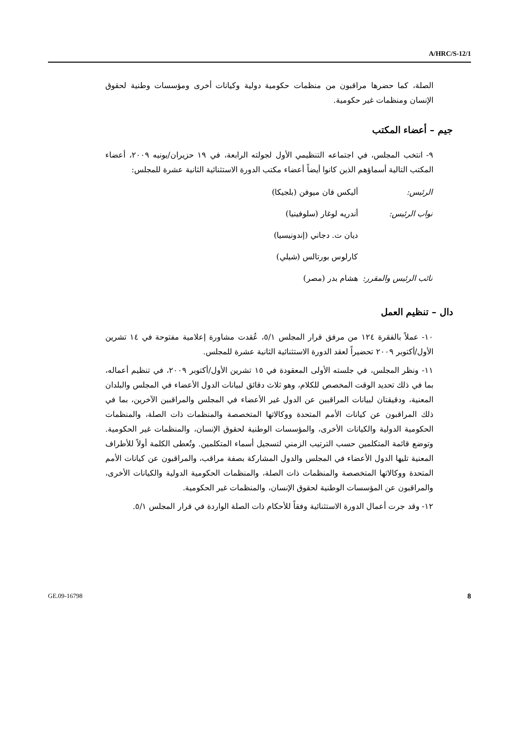A/HRC/S-12/1
الصلة، كما حضرها مراقبون من منظمات حكومية دولية وكيانات أخرى ومؤسسات وطنية لحقوق الإنسان ومنظمات غير حكومية.
جيم – أعضاء المكتب
٩- انتخب المجلس، في اجتماعه التنظيمي الأول لجولته الرابعة، في ١٩ حزيران/يونيه ٢٠٠٩، أعضاء المكتب التالية أسماؤهم الذين كانوا أيضاً أعضاء مكتب الدورة الاستثنائية الثانية عشرة للمجلس:
| الرئيس: | أليكس فان ميوفن (بلجيكا) |
| نواب الرئيس: | أندريه لوغار (سلوفينيا) |
| | ديان ت. دجاني (إندونيسيا) |
| | كارلوس بورتالس (شيلي) |
| نائب الرئيس والمقرر: | هشام بدر (مصر) |
دال – تنظيم العمل
١٠- عملاً بالفقرة ١٢٤ من مرفق قرار المجلس ٥/١، عُقدت مشاورة إعلامية مفتوحة في ١٤ تشرين الأول/أكتوبر ٢٠٠٩ تحضيراً لعقد الدورة الاستثنائية الثانية عشرة للمجلس.
١١- ونظر المجلس، في جلسته الأولى المعقودة في ١٥ تشرين الأول/أكتوبر ٢٠٠٩، في تنظيم أعماله، بما في ذلك تحديد الوقت المخصص للكلام، وهو ثلاث دقائق لبيانات الدول الأعضاء في المجلس والبلدان المعنية، ودقيقتان لبيانات المراقبين عن الدول غير الأعضاء في المجلس والمراقبين الآخرين، بما في ذلك المراقبون عن كيانات الأمم المتحدة ووكالاتها المتخصصة والمنظمات ذات الصلة، والمنظمات الحكومية الدولية والكيانات الأخرى، والمؤسسات الوطنية لحقوق الإنسان، والمنظمات غير الحكومية. وتوضع قائمة المتكلمين حسب الترتيب الزمني لتسجيل أسماء المتكلمين. وتُعطى الكلمة أولاً للأطراف المعنية تليها الدول الأعضاء في المجلس والدول المشاركة بصفة مراقب، والمراقبون عن كيانات الأمم المتحدة ووكالاتها المتخصصة والمنظمات ذات الصلة، والمنظمات الحكومية الدولية والكيانات الأخرى، والمراقبون عن المؤسسات الوطنية لحقوق الإنسان، والمنظمات غير الحكومية.
١٢- وقد جرت أعمال الدورة الاستثنائية وفقاً للأحكام ذات الصلة الواردة في قرار المجلس ٥/١.
GE.09-16798 8